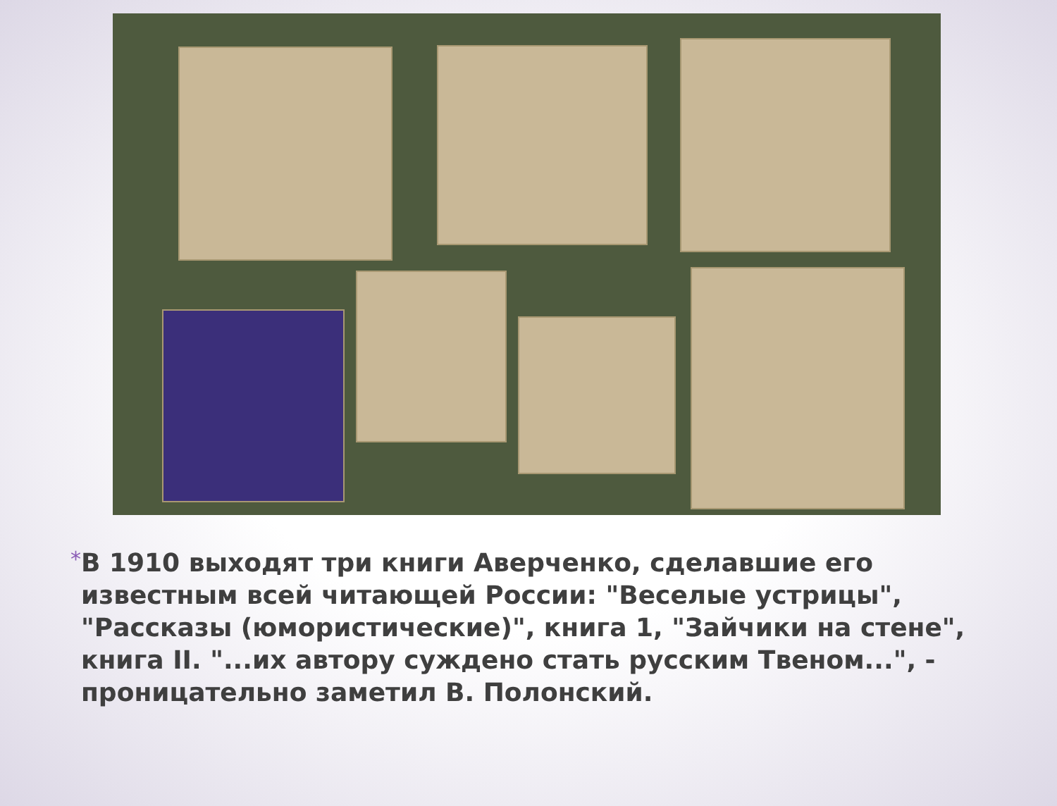*
В 1910 выходят три книги Аверченко, сделавшие его известным всей читающей России: "Веселые устрицы", "Рассказы (юмористические)", книга 1, "Зайчики на стене", книга II. "...их автору суждено стать русским Твеном...", - проницательно заметил В. Полонский.